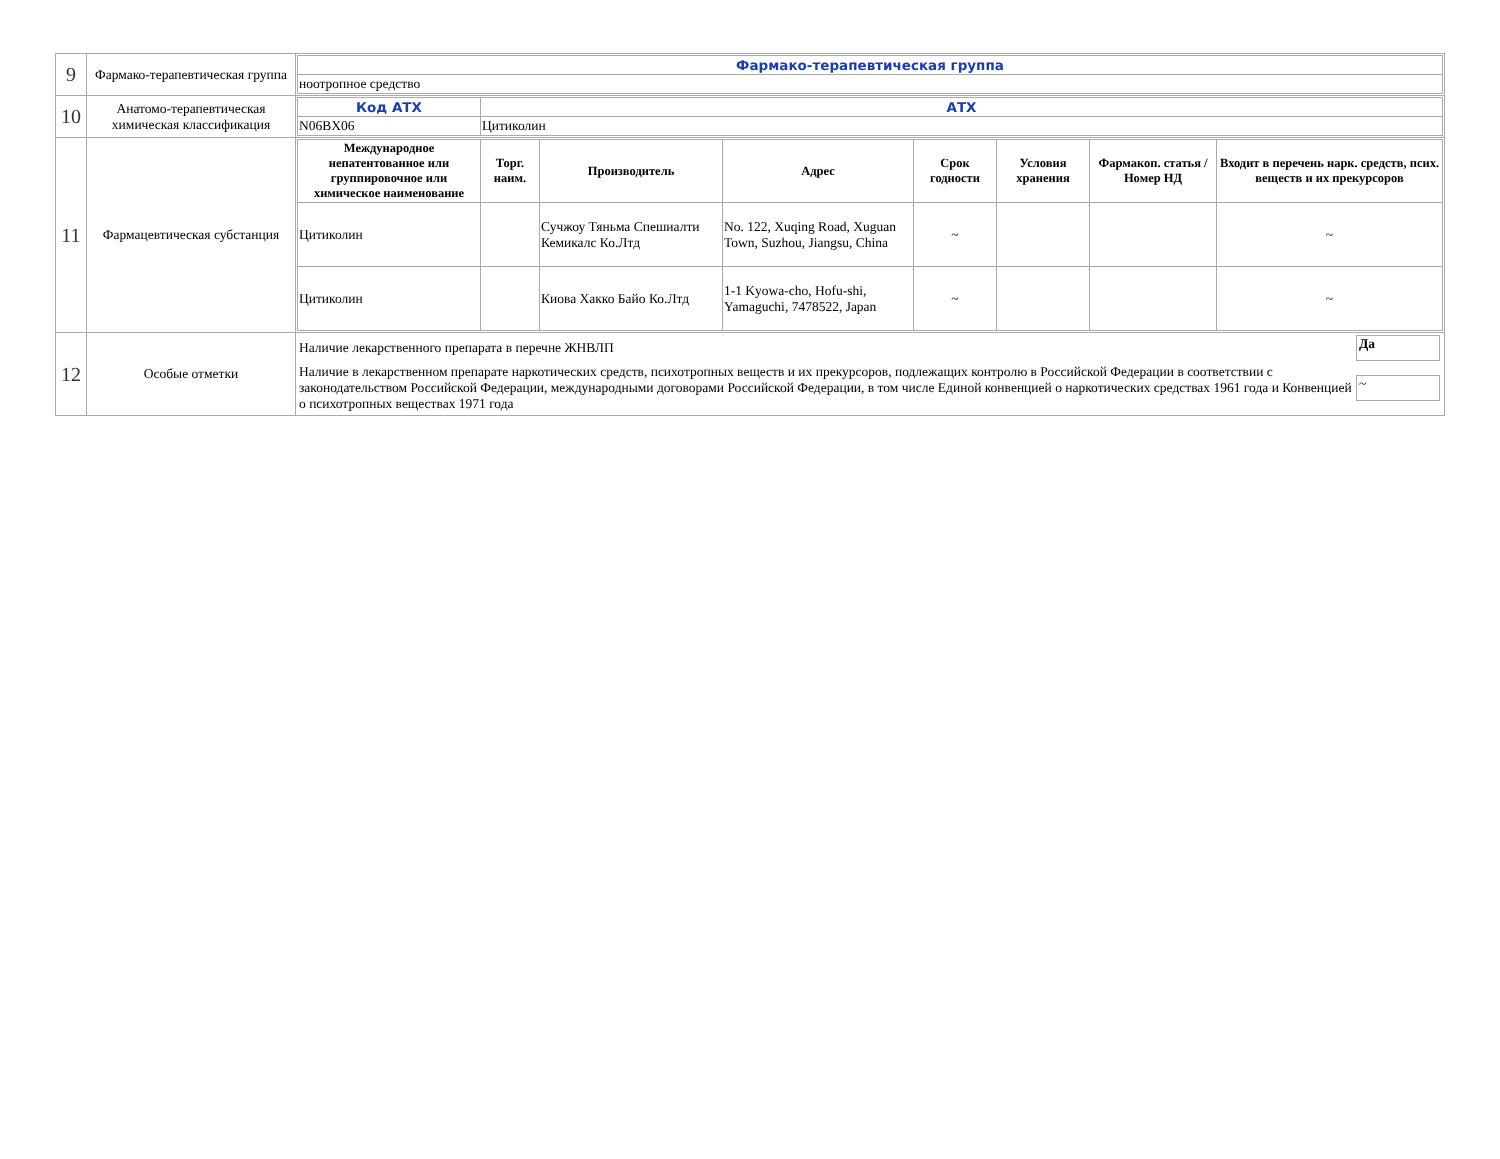| 9 | Фармако-терапевтическая группа | / Фармако-терапевтическая группа / / ноотропное средство / |
| 10 | Анатомо-терапевтическая химическая классификация | / Код АТХ / АТХ / / N06BX06 / Цитиколин / |
| 11 | Фармацевтическая субстанция | / Международное непатентованное или группировочное или химическое наименование / Торг. наим. / Производитель / Адрес / Срок годности / Условия хранения / Фармакоп. статья / Номер НД / Входит в перечень нарк. средств, псих. веществ и их прекурсоров / / --- / --- / --- / --- / --- / --- / --- / --- / / Цитиколин / / Сучжоу Тяньма Спешиалти Кемикалс Ко.Лтд / No. 122, Xuqing Road, Xuguan Town, Suzhou, Jiangsu, China / ~ / / / ~ / / Цитиколин / / Киова Хакко Байо Ко.Лтд / 1-1 Kyowa-cho, Hofu-shi, Yamaguchi, 7478522, Japan / ~ / / / ~ / |
| 12 | Особые отметки | / Наличие лекарственного препарата в перечне ЖНВЛП / Да / / Наличие в лекарственном препарате наркотических средств, психотропных веществ и их прекурсоров, подлежащих контролю в Российской Федерации в соответствии с законодательством Российской Федерации, международными договорами Российской Федерации, в том числе Единой конвенцией о наркотических средствах 1961 года и Конвенцией о психотропных веществах 1971 года / ~ / |